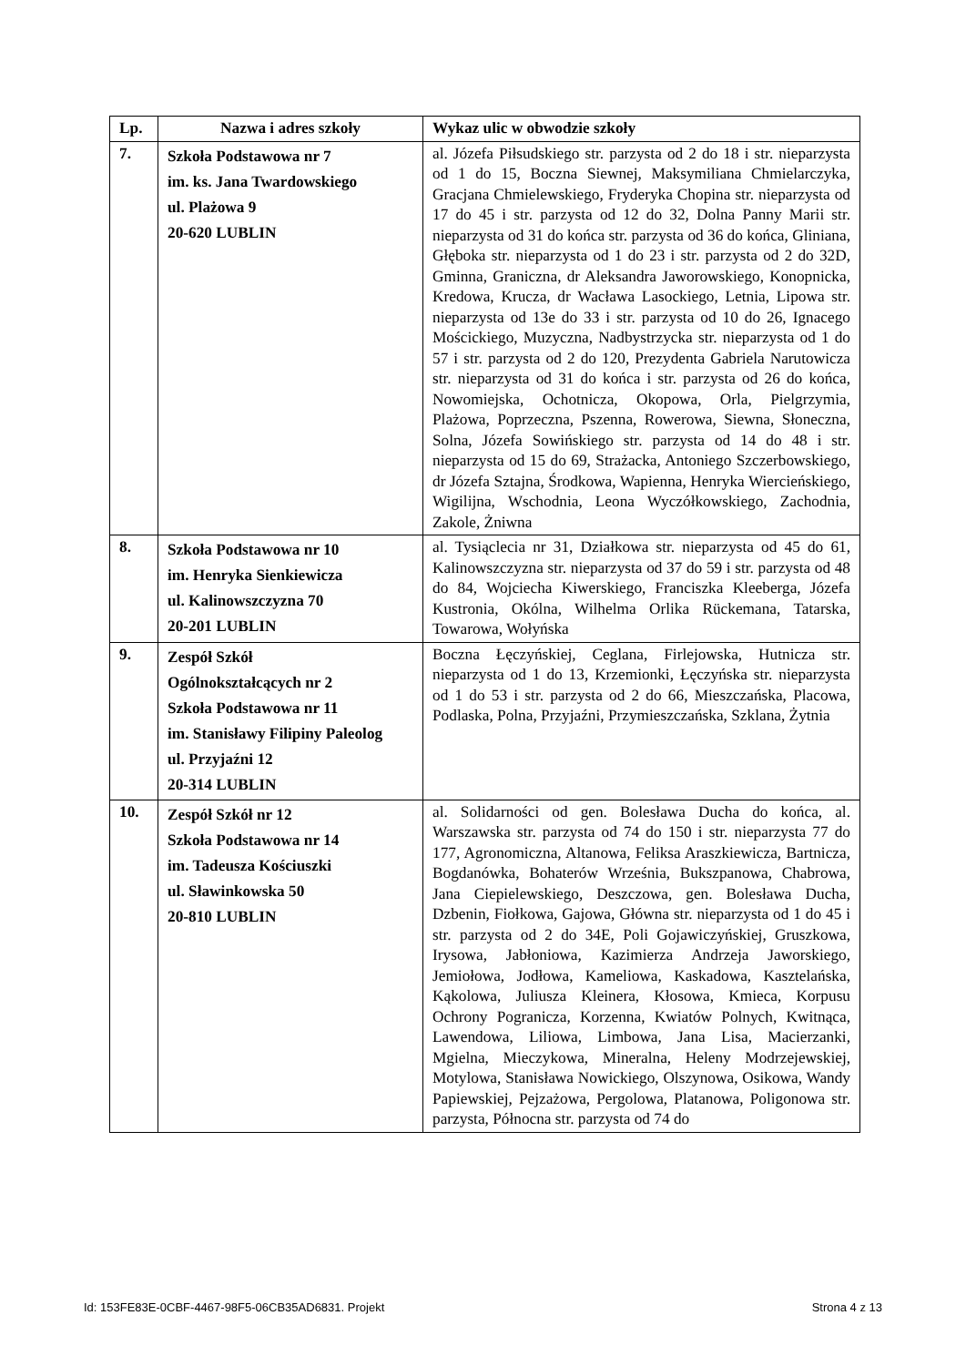| Lp. | Nazwa i adres szkoły | Wykaz ulic w obwodzie szkoły |
| --- | --- | --- |
| 7. | Szkoła Podstawowa nr 7 im. ks. Jana Twardowskiego ul. Plażowa 9 20-620 LUBLIN | al. Józefa Piłsudskiego str. parzysta od 2 do 18 i str. nieparzysta od 1 do 15, Boczna Siewnej, Maksymiliana Chmielarczyka, Gracjana Chmielewskiego, Fryderyka Chopina str. nieparzysta od 17 do 45 i str. parzysta od 12 do 32, Dolna Panny Marii str. nieparzysta od 31 do końca str. parzysta od 36 do końca, Gliniana, Głęboka str. nieparzysta od 1 do 23 i str. parzysta od 2 do 32D, Gminna, Graniczna, dr Aleksandra Jaworowskiego, Konopnicka, Kredowa, Krucza, dr Wacława Lasockiego, Letnia, Lipowa str. nieparzysta od 13e do 33 i str. parzysta od 10 do 26, Ignacego Mościckiego, Muzyczna, Nadbystrzycka str. nieparzysta od 1 do 57 i str. parzysta od 2 do 120, Prezydenta Gabriela Narutowicza str. nieparzysta od 31 do końca i str. parzysta od 26 do końca, Nowomiejska, Ochotnicza, Okopowa, Orla, Pielgrzymia, Plażowa, Poprzeczna, Pszenna, Rowerowa, Siewna, Słoneczna, Solna, Józefa Sowińskiego str. parzysta od 14 do 48 i str. nieparzysta od 15 do 69, Strażacka, Antoniego Szczerbowskiego, dr Józefa Sztajna, Środkowa, Wapienna, Henryka Wiercieńskiego, Wigilijna, Wschodnia, Leona Wyczółkowskiego, Zachodnia, Zakole, Żniwna |
| 8. | Szkoła Podstawowa nr 10 im. Henryka Sienkiewicza ul. Kalinowszczyzna 70 20-201 LUBLIN | al. Tysiąclecia nr 31, Działkowa str. nieparzysta od 45 do 61, Kalinowszczyzna str. nieparzysta od 37 do 59 i str. parzysta od 48 do 84, Wojciecha Kiwerskiego, Franciszka Kleeberga, Józefa Kustronia, Okólna, Wilhelma Orlika Rückemana, Tatarska, Towarowa, Wołyńska |
| 9. | Zespół Szkół Ogólnokształcących nr 2 Szkoła Podstawowa nr 11 im. Stanisławy Filipiny Paleolog ul. Przyjaźni 12 20-314 LUBLIN | Boczna Łęczyńskiej, Ceglana, Firlejowska, Hutnicza str. nieparzysta od 1 do 13, Krzemionki, Łęczyńska str. nieparzysta od 1 do 53 i str. parzysta od 2 do 66, Mieszczańska, Placowa, Podlaska, Polna, Przyjaźni, Przymieszczańska, Szklana, Żytnia |
| 10. | Zespół Szkół nr 12 Szkoła Podstawowa nr 14 im. Tadeusza Kościuszki ul. Sławinkowska 50 20-810 LUBLIN | al. Solidarności od gen. Bolesława Ducha do końca, al. Warszawska str. parzysta od 74 do 150 i str. nieparzysta 77 do 177, Agronomiczna, Altanowa, Feliksa Araszkiewicza, Bartnicza, Bogdanówka, Bohaterów Września, Bukszpanowa, Chabrowa, Jana Ciepielewskiego, Deszczowa, gen. Bolesława Ducha, Dzbenin, Fiołkowa, Gajowa, Główna str. nieparzysta od 1 do 45 i str. parzysta od 2 do 34E, Poli Gojawiczyńskiej, Gruszkowa, Irysowa, Jabłoniowa, Kazimierza Andrzeja Jaworskiego, Jemiołowa, Jodłowa, Kameliowa, Kaskadowa, Kasztelańska, Kąkolowa, Juliusza Kleinera, Kłosowa, Kmieca, Korpusu Ochrony Pogranicza, Korzenna, Kwiatów Polnych, Kwitnąca, Lawendowa, Liliowa, Limbowa, Jana Lisa, Macierzanki, Mgielna, Mieczykowa, Mineralna, Heleny Modrzejewskiej, Motylowa, Stanisława Nowickiego, Olszynowa, Osikowa, Wandy Papiewskiej, Pejzażowa, Pergolowa, Platanowa, Poligonowa str. parzysta, Północna str. parzysta od 74 do |
Id: 153FE83E-0CBF-4467-98F5-06CB35AD6831. Projekt Strona 4 z 13